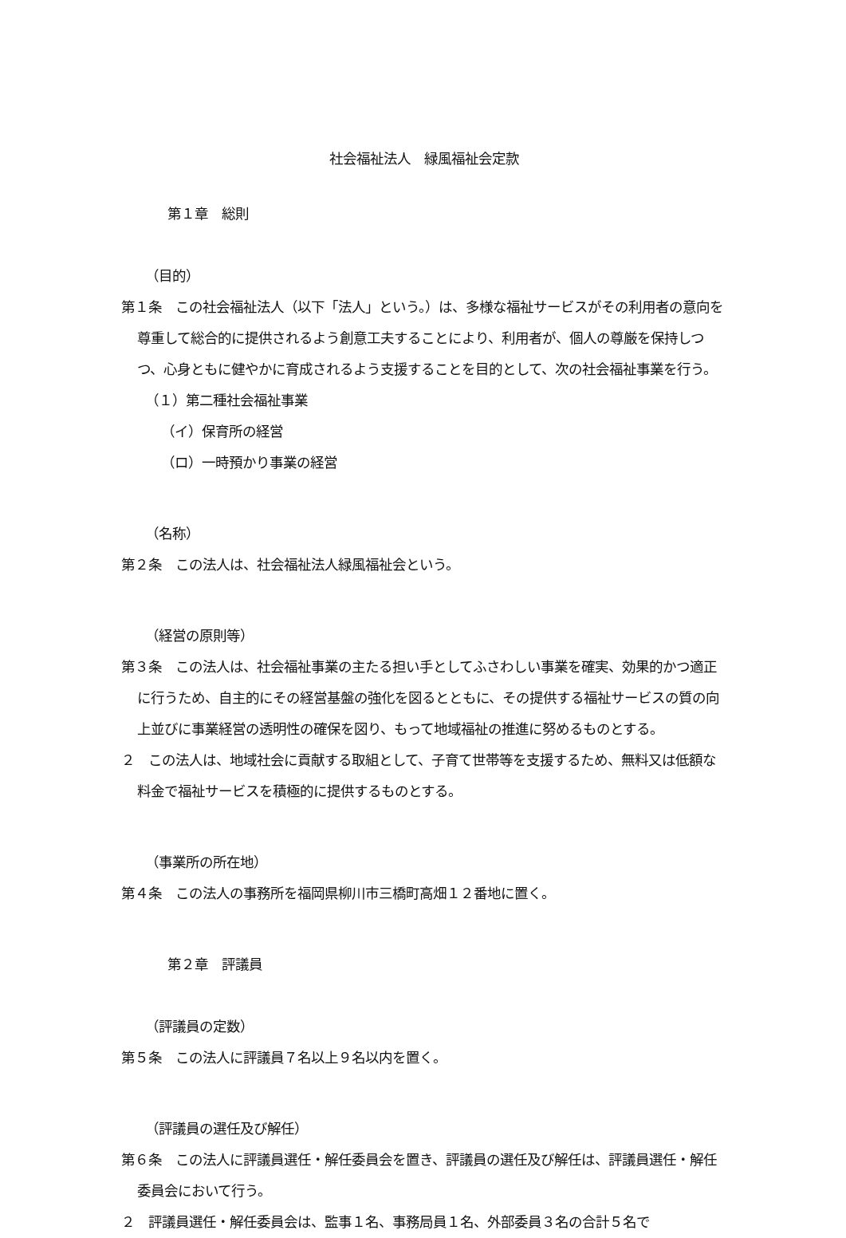社会福祉法人　緑風福祉会定款
第１章　総則
（目的）
第１条　この社会福祉法人（以下「法人」という。）は、多様な福祉サービスがその利用者の意向を尊重して総合的に提供されるよう創意工夫することにより、利用者が、個人の尊厳を保持しつつ、心身ともに健やかに育成されるよう支援することを目的として、次の社会福祉事業を行う。
（１）第二種社会福祉事業
（イ）保育所の経営
（ロ）一時預かり事業の経営
（名称）
第２条　この法人は、社会福祉法人緑風福祉会という。
（経営の原則等）
第３条　この法人は、社会福祉事業の主たる担い手としてふさわしい事業を確実、効果的かつ適正に行うため、自主的にその経営基盤の強化を図るとともに、その提供する福祉サービスの質の向上並びに事業経営の透明性の確保を図り、もって地域福祉の推進に努めるものとする。
２　この法人は、地域社会に貢献する取組として、子育て世帯等を支援するため、無料又は低額な料金で福祉サービスを積極的に提供するものとする。
（事業所の所在地）
第４条　この法人の事務所を福岡県柳川市三橋町高畑１２番地に置く。
第２章　評議員
（評議員の定数）
第５条　この法人に評議員７名以上９名以内を置く。
（評議員の選任及び解任）
第６条　この法人に評議員選任・解任委員会を置き、評議員の選任及び解任は、評議員選任・解任委員会において行う。
２　評議員選任・解任委員会は、監事１名、事務局員１名、外部委員３名の合計５名で